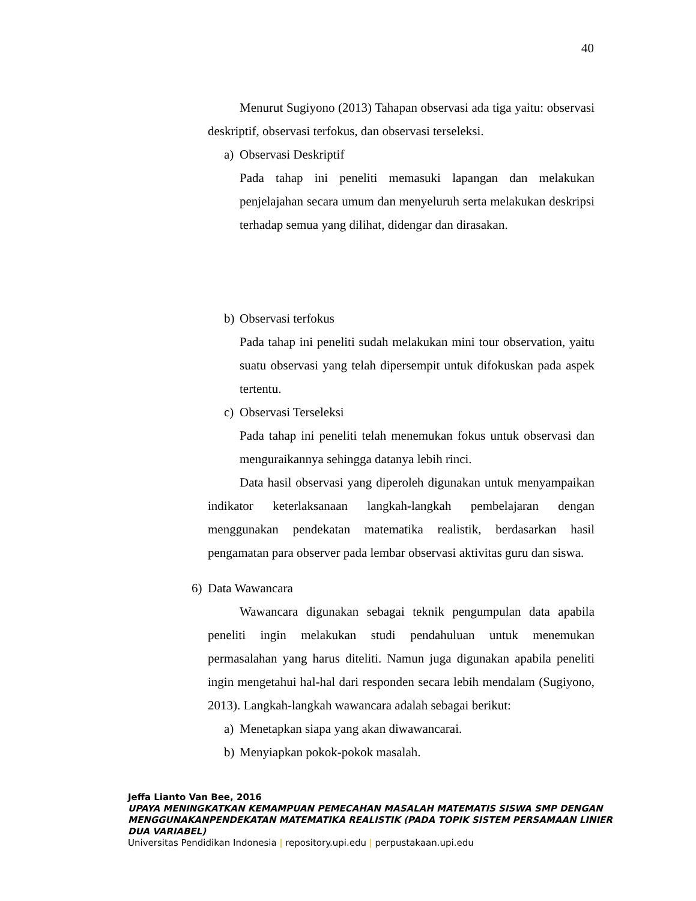40
Menurut Sugiyono (2013) Tahapan observasi ada tiga yaitu: observasi deskriptif, observasi terfokus, dan observasi terseleksi.
a) Observasi Deskriptif
Pada tahap ini peneliti memasuki lapangan dan melakukan penjelajahan secara umum dan menyeluruh serta melakukan deskripsi terhadap semua yang dilihat, didengar dan dirasakan.
b) Observasi terfokus
Pada tahap ini peneliti sudah melakukan mini tour observation, yaitu suatu observasi yang telah dipersempit untuk difokuskan pada aspek tertentu.
c) Observasi Terseleksi
Pada tahap ini peneliti telah menemukan fokus untuk observasi dan menguraikannya sehingga datanya lebih rinci.
Data hasil observasi yang diperoleh digunakan untuk menyampaikan indikator keterlaksanaan langkah-langkah pembelajaran dengan menggunakan pendekatan matematika realistik, berdasarkan hasil pengamatan para observer pada lembar observasi aktivitas guru dan siswa.
6) Data Wawancara
Wawancara digunakan sebagai teknik pengumpulan data apabila peneliti ingin melakukan studi pendahuluan untuk menemukan permasalahan yang harus diteliti. Namun juga digunakan apabila peneliti ingin mengetahui hal-hal dari responden secara lebih mendalam (Sugiyono, 2013). Langkah-langkah wawancara adalah sebagai berikut:
a) Menetapkan siapa yang akan diwawancarai.
b) Menyiapkan pokok-pokok masalah.
Jeffa Lianto Van Bee, 2016
UPAYA MENINGKATKAN KEMAMPUAN PEMECAHAN MASALAH MATEMATIS SISWA SMP DENGAN
MENGGUNAKANPENDEKATAN MATEMATIKA REALISTIK (PADA TOPIK SISTEM PERSAMAAN LINIER
DUA VARIABEL)
Universitas Pendidikan Indonesia | repository.upi.edu | perpustakaan.upi.edu